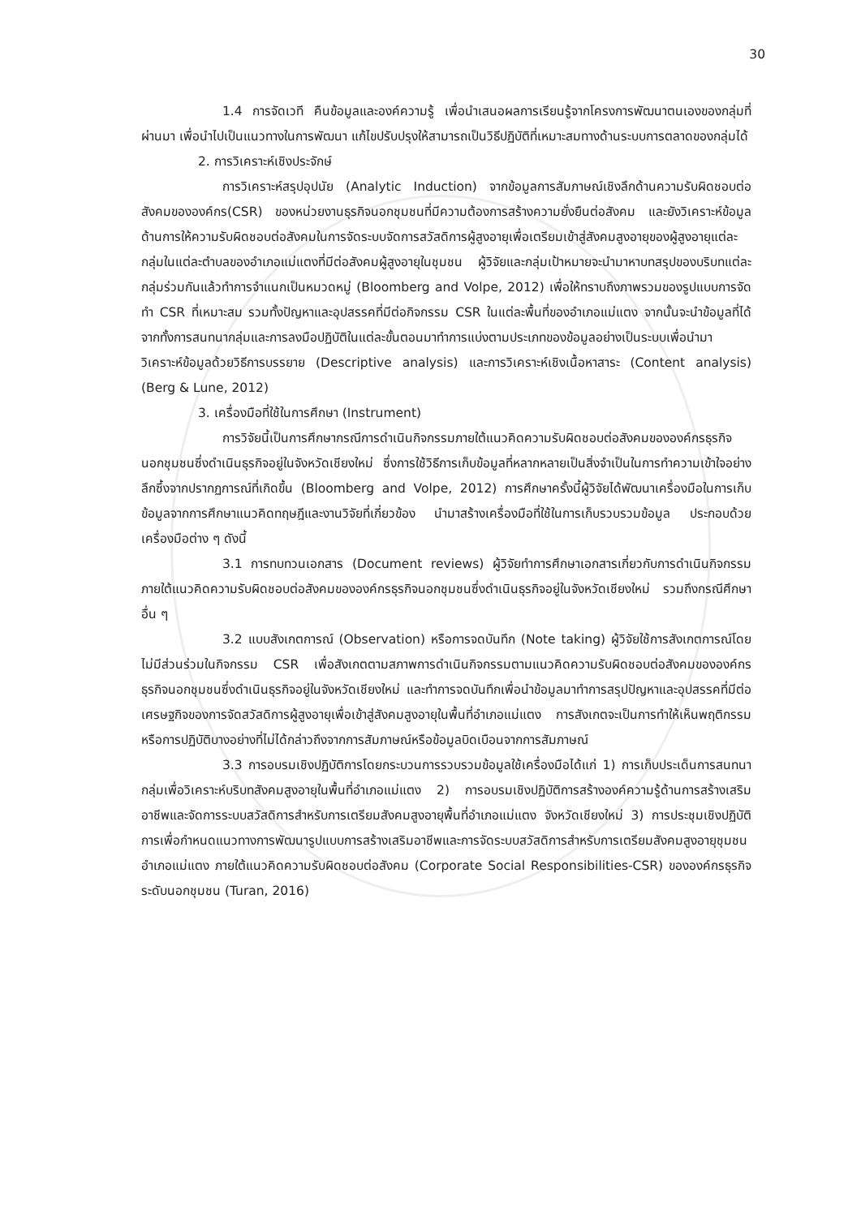30
1.4 การจัดเวที คืนข้อมูลและองค์ความรู้ เพื่อนำเสนอผลการเรียนรู้จากโครงการพัฒนาตนเองของกลุ่มที่ผ่านมา เพื่อนำไปเป็นแนวทางในการพัฒนา แก้ไขปรับปรุงให้สามารถเป็นวิธีปฏิบัติที่เหมาะสมทางด้านระบบการตลาดของกลุ่มได้
2. การวิเคราะห์เชิงประจักษ์
การวิเคราะห์สรุปอุปนัย (Analytic Induction) จากข้อมูลการสัมภาษณ์เชิงลึกด้านความรับผิดชอบต่อสังคมขององค์กร(CSR) ของหน่วยงานธุรกิจนอกชุมชนที่มีความต้องการสร้างความยั่งยืนต่อสังคม และยังวิเคราะห์ข้อมูลด้านการให้ความรับผิดชอบต่อสังคมในการจัดระบบจัดการสวัสดิการผู้สูงอายุเพื่อเตรียมเข้าสู่สังคมสูงอายุของผู้สูงอายุแต่ละกลุ่มในแต่ละตำบลของอำเภอแม่แตงที่มีต่อสังคมผู้สูงอายุในชุมชน ผู้วิจัยและกลุ่มเป้าหมายจะนำมาหาบทสรุปของบริบทแต่ละกลุ่มร่วมกันแล้วทำการจำแนกเป็นหมวดหมู่ (Bloomberg and Volpe, 2012) เพื่อให้ทราบถึงภาพรวมของรูปแบบการจัดทำ CSR ที่เหมาะสม รวมทั้งปัญหาและอุปสรรคที่มีต่อกิจกรรม CSR ในแต่ละพื้นที่ของอำเภอแม่แตง จากนั้นจะนำข้อมูลที่ได้จากทั้งการสนทนากลุ่มและการลงมือปฏิบัติในแต่ละขั้นตอนมาทำการแบ่งตามประเภทของข้อมูลอย่างเป็นระบบเพื่อนำมาวิเคราะห์ข้อมูลด้วยวิธีการบรรยาย (Descriptive analysis) และการวิเคราะห์เชิงเนื้อหาสาระ (Content analysis) (Berg & Lune, 2012)
3. เครื่องมือที่ใช้ในการศึกษา (Instrument)
การวิจัยนี้เป็นการศึกษากรณีการดำเนินกิจกรรมภายใต้แนวคิดความรับผิดชอบต่อสังคมขององค์กรธุรกิจนอกชุมชนซึ่งดำเนินธุรกิจอยู่ในจังหวัดเชียงใหม่ ซึ่งการใช้วิธีการเก็บข้อมูลที่หลากหลายเป็นสิ่งจำเป็นในการทำความเข้าใจอย่างลึกซึ้งจากปรากฏการณ์ที่เกิดขึ้น (Bloomberg and Volpe, 2012) การศึกษาครั้งนี้ผู้วิจัยได้พัฒนาเครื่องมือในการเก็บข้อมูลจากการศึกษาแนวคิดทฤษฎีและงานวิจัยที่เกี่ยวข้อง นำมาสร้างเครื่องมือที่ใช้ในการเก็บรวบรวมข้อมูล ประกอบด้วยเครื่องมือต่าง ๆ ดังนี้
3.1 การทบทวนเอกสาร (Document reviews) ผู้วิจัยทำการศึกษาเอกสารเกี่ยวกับการดำเนินกิจกรรมภายใต้แนวคิดความรับผิดชอบต่อสังคมขององค์กรธุรกิจนอกชุมชนซึ่งดำเนินธุรกิจอยู่ในจังหวัดเชียงใหม่ รวมถึงกรณีศึกษาอื่น ๆ
3.2 แบบสังเกตการณ์ (Observation) หรือการจดบันทึก (Note taking) ผู้วิจัยใช้การสังเกตการณ์โดยไม่มีส่วนร่วมในกิจกรรม CSR เพื่อสังเกตตามสภาพการดำเนินกิจกรรมตามแนวคิดความรับผิดชอบต่อสังคมขององค์กรธุรกิจนอกชุมชนซึ่งดำเนินธุรกิจอยู่ในจังหวัดเชียงใหม่ และทำการจดบันทึกเพื่อนำข้อมูลมาทำการสรุปปัญหาและอุปสรรคที่มีต่อเศรษฐกิจของการจัดสวัสดิการผู้สูงอายุเพื่อเข้าสู่สังคมสูงอายุในพื้นที่อำเภอแม่แตง การสังเกตจะเป็นการทำให้เห็นพฤติกรรมหรือการปฏิบัติบางอย่างที่ไม่ได้กล่าวถึงจากการสัมภาษณ์หรือข้อมูลบิดเบือนจากการสัมภาษณ์
3.3 การอบรมเชิงปฏิบัติการโดยกระบวนการรวบรวมข้อมูลใช้เครื่องมือได้แก่ 1) การเก็บประเด็นการสนทนากลุ่มเพื่อวิเคราะห์บริบทสังคมสูงอายุในพื้นที่อำเภอแม่แตง 2) การอบรมเชิงปฏิบัติการสร้างองค์ความรู้ด้านการสร้างเสริมอาชีพและจัดการระบบสวัสดิการสำหรับการเตรียมสังคมสูงอายุพื้นที่อำเภอแม่แตง จังหวัดเชียงใหม่ 3) การประชุมเชิงปฏิบัติการเพื่อกำหนดแนวทางการพัฒนารูปแบบการสร้างเสริมอาชีพและการจัดระบบสวัสดิการสำหรับการเตรียมสังคมสูงอายุชุมชนอำเภอแม่แตง ภายใต้แนวคิดความรับผิดชอบต่อสังคม (Corporate Social Responsibilities-CSR) ขององค์กรธุรกิจระดับนอกชุมชน (Turan, 2016)